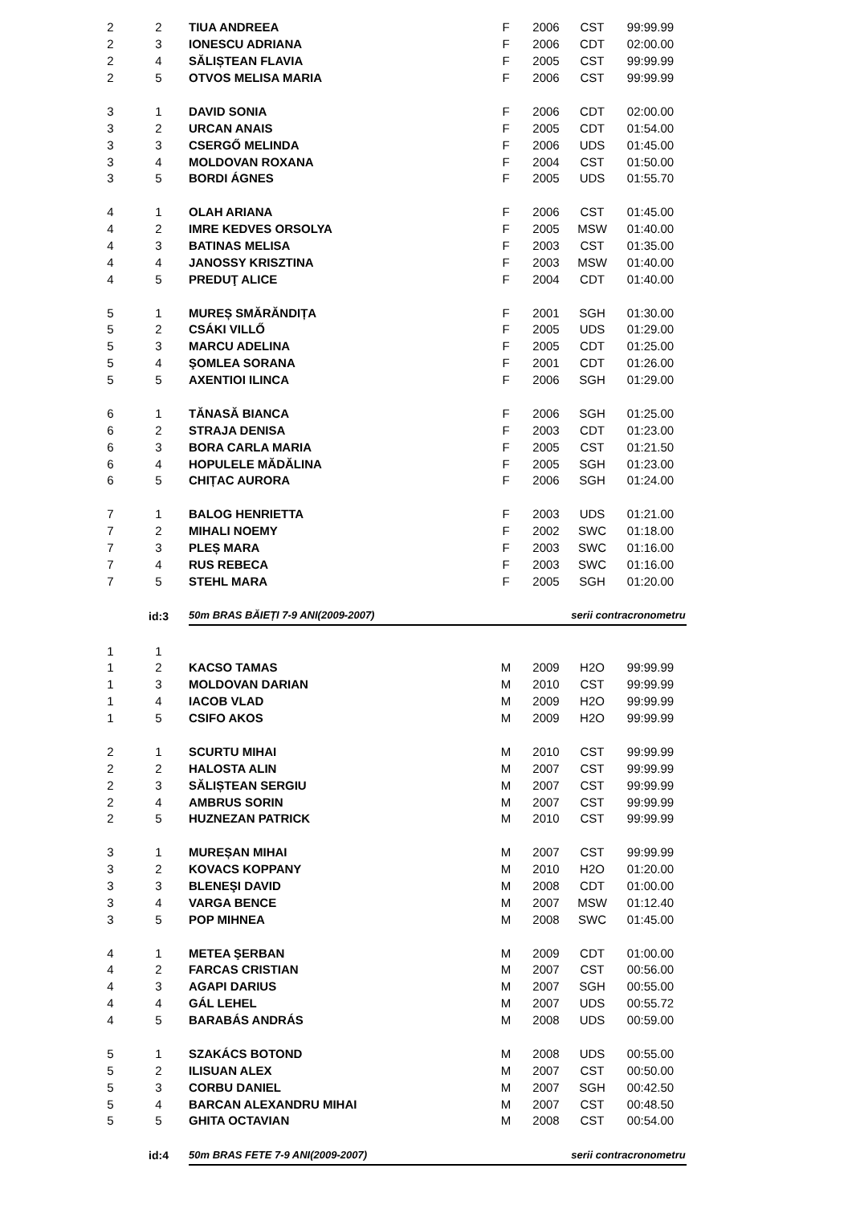| 2 | 2 | TIUA ANDREEA | F | 2006 | CST | 99:99.99 |
| 2 | 3 | IONESCU ADRIANA | F | 2006 | CDT | 02:00.00 |
| 2 | 4 | SĂLIȘTEAN FLAVIA | F | 2005 | CST | 99:99.99 |
| 2 | 5 | OTVOS MELISA MARIA | F | 2006 | CST | 99:99.99 |
| 3 | 1 | DAVID SONIA | F | 2006 | CDT | 02:00.00 |
| 3 | 2 | URCAN ANAIS | F | 2005 | CDT | 01:54.00 |
| 3 | 3 | CSERGŐ MELINDA | F | 2006 | UDS | 01:45.00 |
| 3 | 4 | MOLDOVAN ROXANA | F | 2004 | CST | 01:50.00 |
| 3 | 5 | BORDI ÁGNES | F | 2005 | UDS | 01:55.70 |
| 4 | 1 | OLAH ARIANA | F | 2006 | CST | 01:45.00 |
| 4 | 2 | IMRE KEDVES ORSOLYA | F | 2005 | MSW | 01:40.00 |
| 4 | 3 | BATINAS MELISA | F | 2003 | CST | 01:35.00 |
| 4 | 4 | JANOSSY KRISZTINA | F | 2003 | MSW | 01:40.00 |
| 4 | 5 | PREDUŢ ALICE | F | 2004 | CDT | 01:40.00 |
| 5 | 1 | MUREȘ SMĂRĂNDIȚA | F | 2001 | SGH | 01:30.00 |
| 5 | 2 | CSÁKI VILLŐ | F | 2005 | UDS | 01:29.00 |
| 5 | 3 | MARCU ADELINA | F | 2005 | CDT | 01:25.00 |
| 5 | 4 | ŞOMLEA SORANA | F | 2001 | CDT | 01:26.00 |
| 5 | 5 | AXENTIOI ILINCA | F | 2006 | SGH | 01:29.00 |
| 6 | 1 | TĂNASĂ BIANCA | F | 2006 | SGH | 01:25.00 |
| 6 | 2 | STRAJA DENISA | F | 2003 | CDT | 01:23.00 |
| 6 | 3 | BORA CARLA MARIA | F | 2005 | CST | 01:21.50 |
| 6 | 4 | HOPULELE MĂDĂLINA | F | 2005 | SGH | 01:23.00 |
| 6 | 5 | CHIȚAC AURORA | F | 2006 | SGH | 01:24.00 |
| 7 | 1 | BALOG HENRIETTA | F | 2003 | UDS | 01:21.00 |
| 7 | 2 | MIHALI NOEMY | F | 2002 | SWC | 01:18.00 |
| 7 | 3 | PLEȘ MARA | F | 2003 | SWC | 01:16.00 |
| 7 | 4 | RUS REBECA | F | 2003 | SWC | 01:16.00 |
| 7 | 5 | STEHL MARA | F | 2005 | SGH | 01:20.00 |
| | id:3 | 50m BRAS BĂIEȚI 7-9 ANI(2009-2007) | | | serii contracronometru | |
| 1 | 1 | | | | | |
| 1 | 2 | KACSO TAMAS | M | 2009 | H2O | 99:99.99 |
| 1 | 3 | MOLDOVAN DARIAN | M | 2010 | CST | 99:99.99 |
| 1 | 4 | IACOB VLAD | M | 2009 | H2O | 99:99.99 |
| 1 | 5 | CSIFO AKOS | M | 2009 | H2O | 99:99.99 |
| 2 | 1 | SCURTU MIHAI | M | 2010 | CST | 99:99.99 |
| 2 | 2 | HALOSTA ALIN | M | 2007 | CST | 99:99.99 |
| 2 | 3 | SĂLIȘTEAN SERGIU | M | 2007 | CST | 99:99.99 |
| 2 | 4 | AMBRUS SORIN | M | 2007 | CST | 99:99.99 |
| 2 | 5 | HUZNEZAN PATRICK | M | 2010 | CST | 99:99.99 |
| 3 | 1 | MUREȘAN MIHAI | M | 2007 | CST | 99:99.99 |
| 3 | 2 | KOVACS KOPPANY | M | 2010 | H2O | 01:20.00 |
| 3 | 3 | BLENEŞI DAVID | M | 2008 | CDT | 01:00.00 |
| 3 | 4 | VARGA BENCE | M | 2007 | MSW | 01:12.40 |
| 3 | 5 | POP MIHNEA | M | 2008 | SWC | 01:45.00 |
| 4 | 1 | METEA ŞERBAN | M | 2009 | CDT | 01:00.00 |
| 4 | 2 | FARCAS CRISTIAN | M | 2007 | CST | 00:56.00 |
| 4 | 3 | AGAPI DARIUS | M | 2007 | SGH | 00:55.00 |
| 4 | 4 | GÁL LEHEL | M | 2007 | UDS | 00:55.72 |
| 4 | 5 | BARABÁS ANDRÁS | M | 2008 | UDS | 00:59.00 |
| 5 | 1 | SZAKÁCS BOTOND | M | 2008 | UDS | 00:55.00 |
| 5 | 2 | ILISUAN ALEX | M | 2007 | CST | 00:50.00 |
| 5 | 3 | CORBU DANIEL | M | 2007 | SGH | 00:42.50 |
| 5 | 4 | BARCAN ALEXANDRU MIHAI | M | 2007 | CST | 00:48.50 |
| 5 | 5 | GHITA OCTAVIAN | M | 2008 | CST | 00:54.00 |
| | id:4 | 50m BRAS FETE 7-9 ANI(2009-2007) | | | serii contracronometru | |